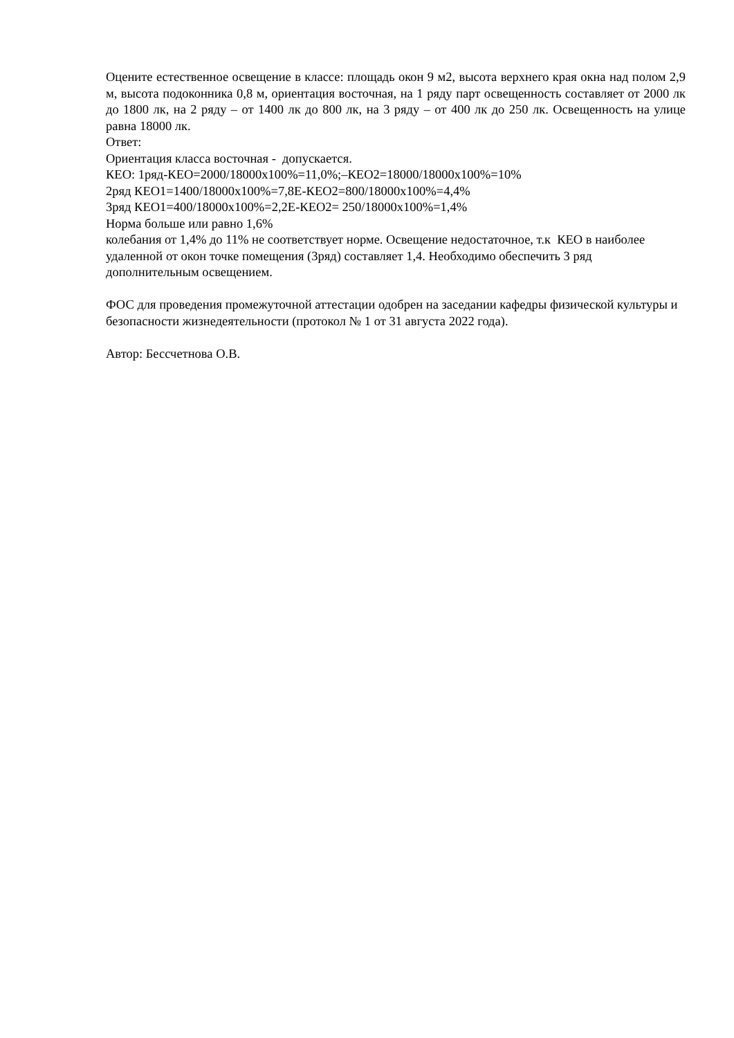Оцените естественное освещение в классе: площадь окон 9 м2, высота верхнего края окна над полом 2,9 м, высота подоконника 0,8 м, ориентация восточная, на 1 ряду парт освещенность составляет от 2000 лк до 1800 лк, на 2 ряду – от 1400 лк до 800 лк, на 3 ряду – от 400 лк до 250 лк. Освещенность на улице равна 18000 лк.
Ответ:
Ориентация класса восточная - допускается.
КЕО: 1ряд-КЕО=2000/18000х100%=11,0%;–КЕО2=18000/18000х100%=10%
2ряд КЕО1=1400/18000х100%=7,8Е-КЕО2=800/18000х100%=4,4%
3ряд КЕО1=400/18000х100%=2,2Е-КЕО2= 250/18000х100%=1,4%
Норма больше или равно 1,6%
колебания от 1,4% до 11% не соответствует норме. Освещение недостаточное, т.к КЕО в наиболее удаленной от окон точке помещения (3ряд) составляет 1,4. Необходимо обеспечить 3 ряд дополнительным освещением.
ФОС для проведения промежуточной аттестации одобрен на заседании кафедры физической культуры и безопасности жизнедеятельности (протокол № 1 от 31 августа 2022 года).
Автор: Бессчетнова О.В.